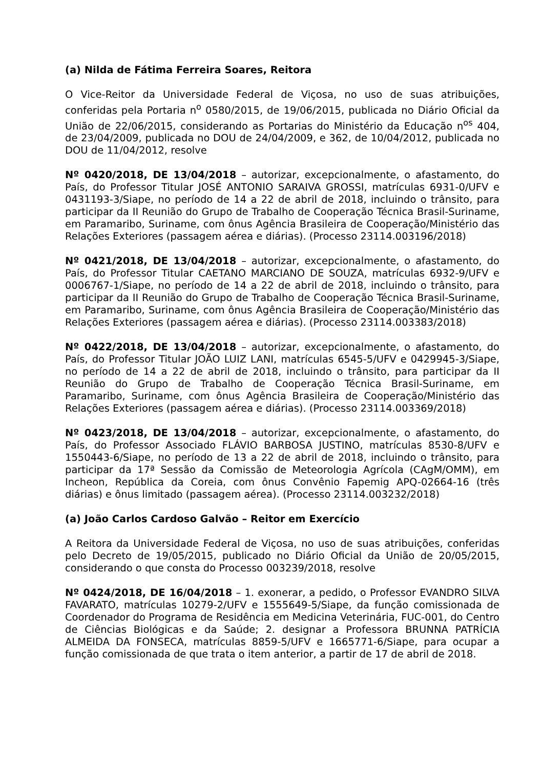(a) Nilda de Fátima Ferreira Soares, Reitora
O Vice-Reitor da Universidade Federal de Viçosa, no uso de suas atribuições, conferidas pela Portaria n<sup>o</sup> 0580/2015, de 19/06/2015, publicada no Diário Oficial da União de 22/06/2015, considerando as Portarias do Ministério da Educação n<sup>os</sup> 404, de 23/04/2009, publicada no DOU de 24/04/2009, e 362, de 10/04/2012, publicada no DOU de 11/04/2012, resolve
Nº 0420/2018, DE 13/04/2018 – autorizar, excepcionalmente, o afastamento, do País, do Professor Titular JOSÉ ANTONIO SARAIVA GROSSI, matrículas 6931-0/UFV e 0431193-3/Siape, no período de 14 a 22 de abril de 2018, incluindo o trânsito, para participar da II Reunião do Grupo de Trabalho de Cooperação Técnica Brasil-Suriname, em Paramaribo, Suriname, com ônus Agência Brasileira de Cooperação/Ministério das Relações Exteriores (passagem aérea e diárias). (Processo 23114.003196/2018)
Nº 0421/2018, DE 13/04/2018 – autorizar, excepcionalmente, o afastamento, do País, do Professor Titular CAETANO MARCIANO DE SOUZA, matrículas 6932-9/UFV e 0006767-1/Siape, no período de 14 a 22 de abril de 2018, incluindo o trânsito, para participar da II Reunião do Grupo de Trabalho de Cooperação Técnica Brasil-Suriname, em Paramaribo, Suriname, com ônus Agência Brasileira de Cooperação/Ministério das Relações Exteriores (passagem aérea e diárias). (Processo 23114.003383/2018)
Nº 0422/2018, DE 13/04/2018 – autorizar, excepcionalmente, o afastamento, do País, do Professor Titular JOÃO LUIZ LANI, matrículas 6545-5/UFV e 0429945-3/Siape, no período de 14 a 22 de abril de 2018, incluindo o trânsito, para participar da II Reunião do Grupo de Trabalho de Cooperação Técnica Brasil-Suriname, em Paramaribo, Suriname, com ônus Agência Brasileira de Cooperação/Ministério das Relações Exteriores (passagem aérea e diárias). (Processo 23114.003369/2018)
Nº 0423/2018, DE 13/04/2018 – autorizar, excepcionalmente, o afastamento, do País, do Professor Associado FLÁVIO BARBOSA JUSTINO, matrículas 8530-8/UFV e 1550443-6/Siape, no período de 13 a 22 de abril de 2018, incluindo o trânsito, para participar da 17ª Sessão da Comissão de Meteorologia Agrícola (CAgM/OMM), em Incheon, República da Coreia, com ônus Convênio Fapemig APQ-02664-16 (três diárias) e ônus limitado (passagem aérea). (Processo 23114.003232/2018)
(a) João Carlos Cardoso Galvão – Reitor em Exercício
A Reitora da Universidade Federal de Viçosa, no uso de suas atribuições, conferidas pelo Decreto de 19/05/2015, publicado no Diário Oficial da União de 20/05/2015, considerando o que consta do Processo 003239/2018, resolve
Nº 0424/2018, DE 16/04/2018 – 1. exonerar, a pedido, o Professor EVANDRO SILVA FAVARATO, matrículas 10279-2/UFV e 1555649-5/Siape, da função comissionada de Coordenador do Programa de Residência em Medicina Veterinária, FUC-001, do Centro de Ciências Biológicas e da Saúde; 2. designar a Professora BRUNNA PATRÍCIA ALMEIDA DA FONSECA, matrículas 8859-5/UFV e 1665771-6/Siape, para ocupar a função comissionada de que trata o item anterior, a partir de 17 de abril de 2018.